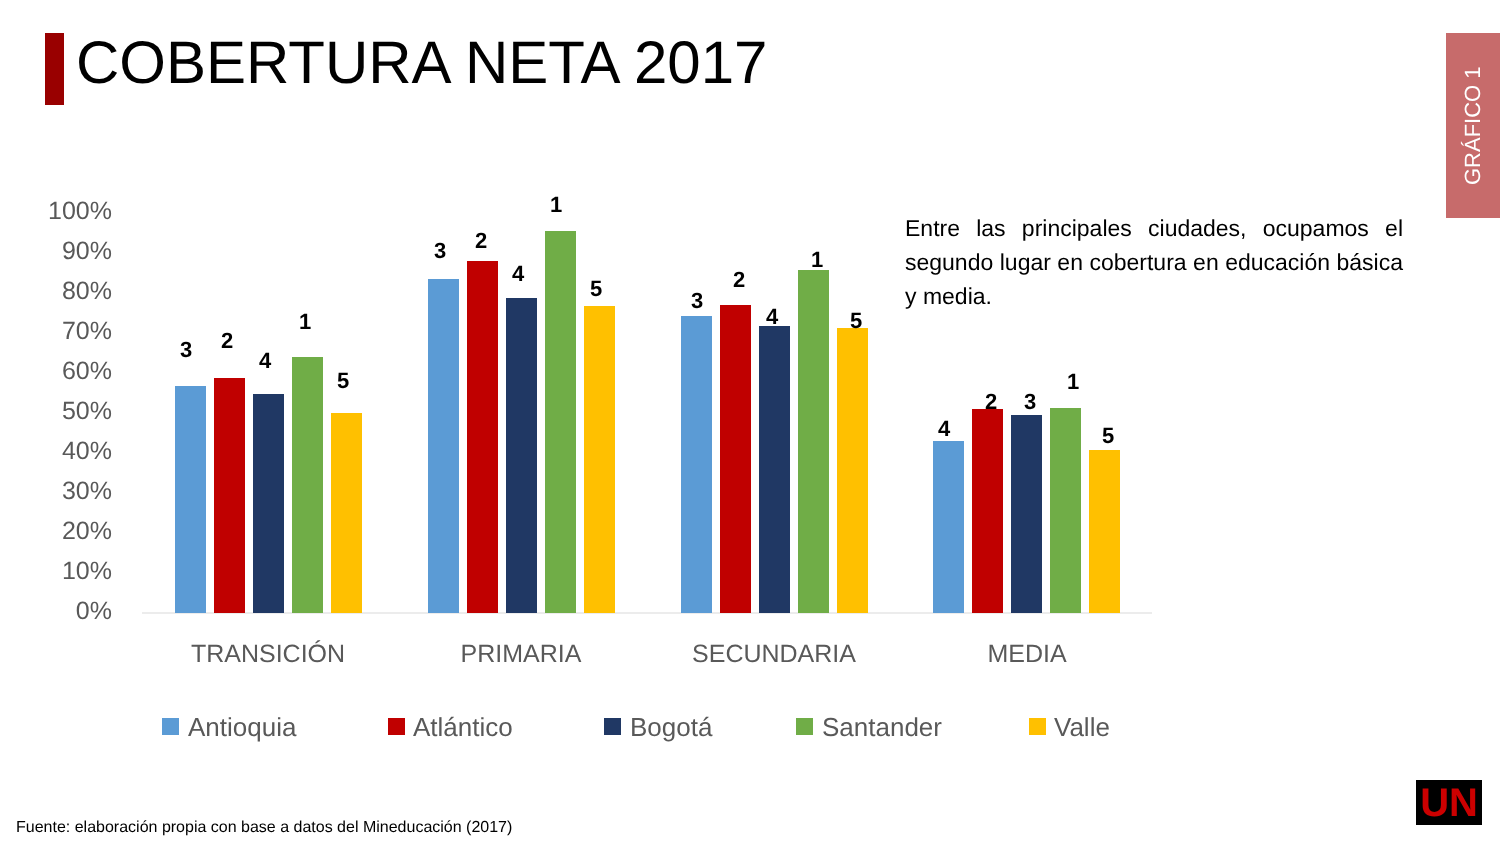COBERTURA NETA 2017
GRÁFICO 1
Entre las principales ciudades, ocupamos el segundo lugar en cobertura en educación básica y media.
100%
90%
80%
70%
60%
50%
40%
30%
20%
10%
0%
3
2
4
1
5
3
2
4
1
5
3
2
4
1
5
4
2
3
1
5
TRANSICIÓN
PRIMARIA
SECUNDARIA
MEDIA
Antioquia
Atlántico
Bogotá
Santander
Valle
Fuente: elaboración propia con base a datos del Mineducación (2017)
UN